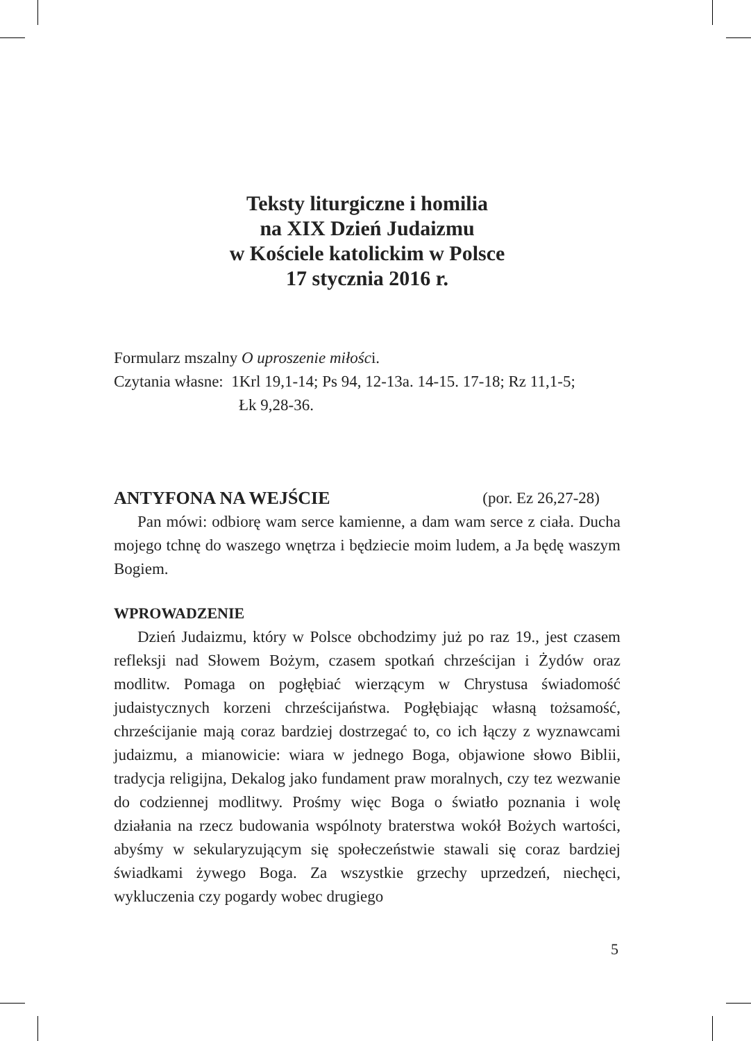Teksty liturgiczne i homilia
na XIX Dzień Judaizmu
w Kościele katolickim w Polsce
17 stycznia 2016 r.
Formularz mszalny O uproszenie miłości.
Czytania własne: 1Krl 19,1-14; Ps 94, 12-13a. 14-15. 17-18; Rz 11,1-5;
Łk 9,28-36.
ANTYFONA NA WEJŚCIE (por. Ez 26,27-28)
Pan mówi: odbiorę wam serce kamienne, a dam wam serce z ciała. Ducha mojego tchnę do waszego wnętrza i będziecie moim ludem, a Ja będę waszym Bogiem.
WPROWADZENIE
Dzień Judaizmu, który w Polsce obchodzimy już po raz 19., jest czasem refleksji nad Słowem Bożym, czasem spotkań chrześcijan i Żydów oraz modlitw. Pomaga on pogłębiać wierzącym w Chrystusa świadomość judaistycznych korzeni chrześcijaństwa. Pogłębiając własną tożsamość, chrześcijanie mają coraz bardziej dostrzegać to, co ich łączy z wyznawcami judaizmu, a mianowicie: wiara w jednego Boga, objawione słowo Biblii, tradycja religijna, Dekalog jako fundament praw moralnych, czy tez wezwanie do codziennej modlitwy. Prośmy więc Boga o światło poznania i wolę działania na rzecz budowania wspólnoty braterstwa wokół Bożych wartości, abyśmy w sekularyzującym się społeczeństwie stawali się coraz bardziej świadkami żywego Boga. Za wszystkie grzechy uprzedzeń, niechęci, wykluczenia czy pogardy wobec drugiego
5